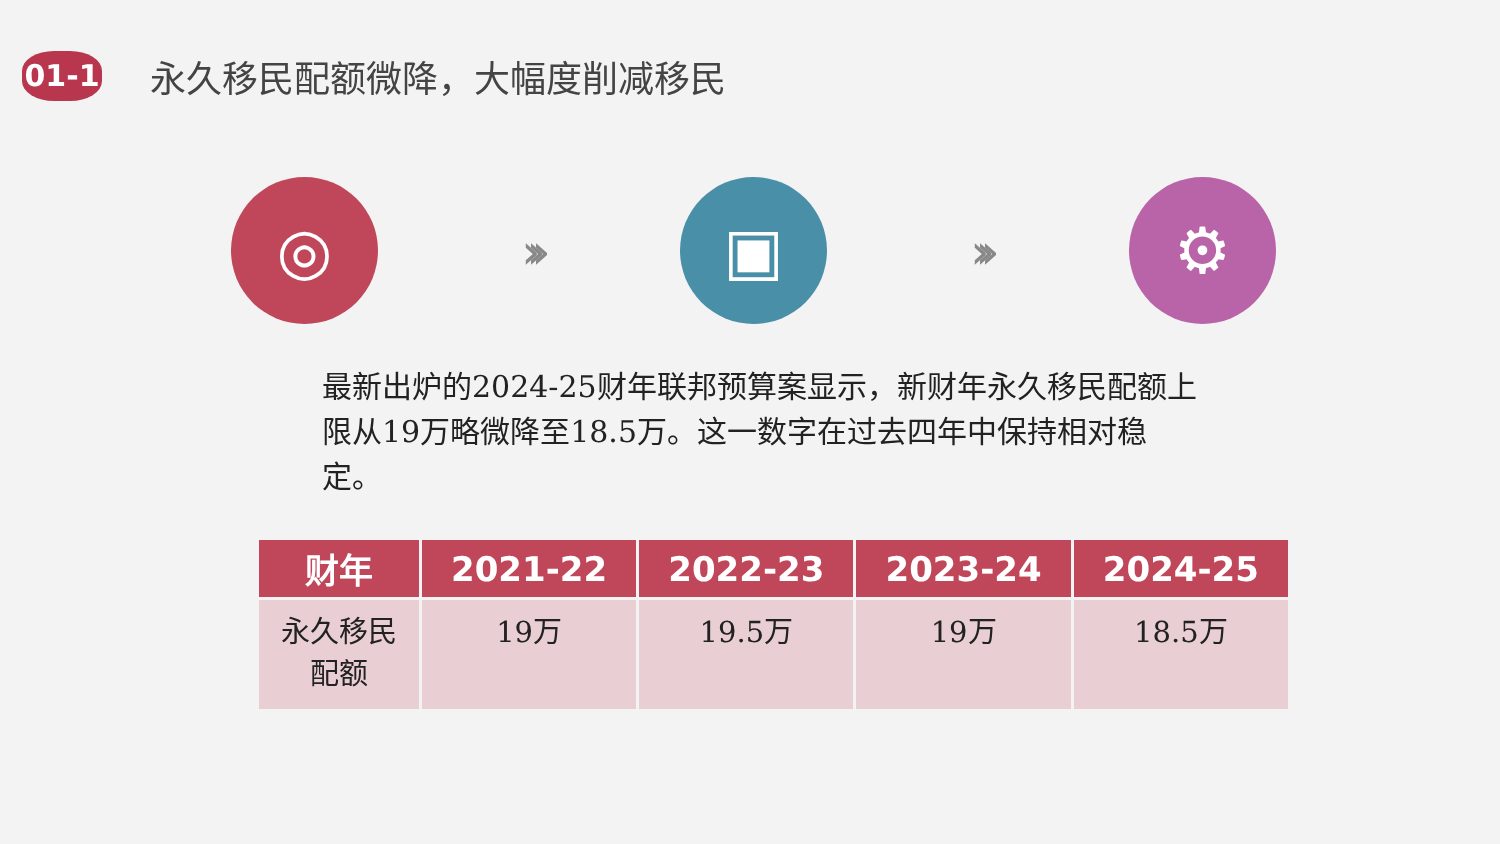01-1
永久移民配额微降，大幅度削减移民
◎
›››
▣
›››
⚙
最新出炉的2024-25财年联邦预算案显示，新财年永久移民配额上限从19万略微降至18.5万。这一数字在过去四年中保持相对稳定。
| 财年 | 2021-22 | 2022-23 | 2023-24 | 2024-25 |
| --- | --- | --- | --- | --- |
| 永久移民 配额 | 19万 | 19.5万 | 19万 | 18.5万 |